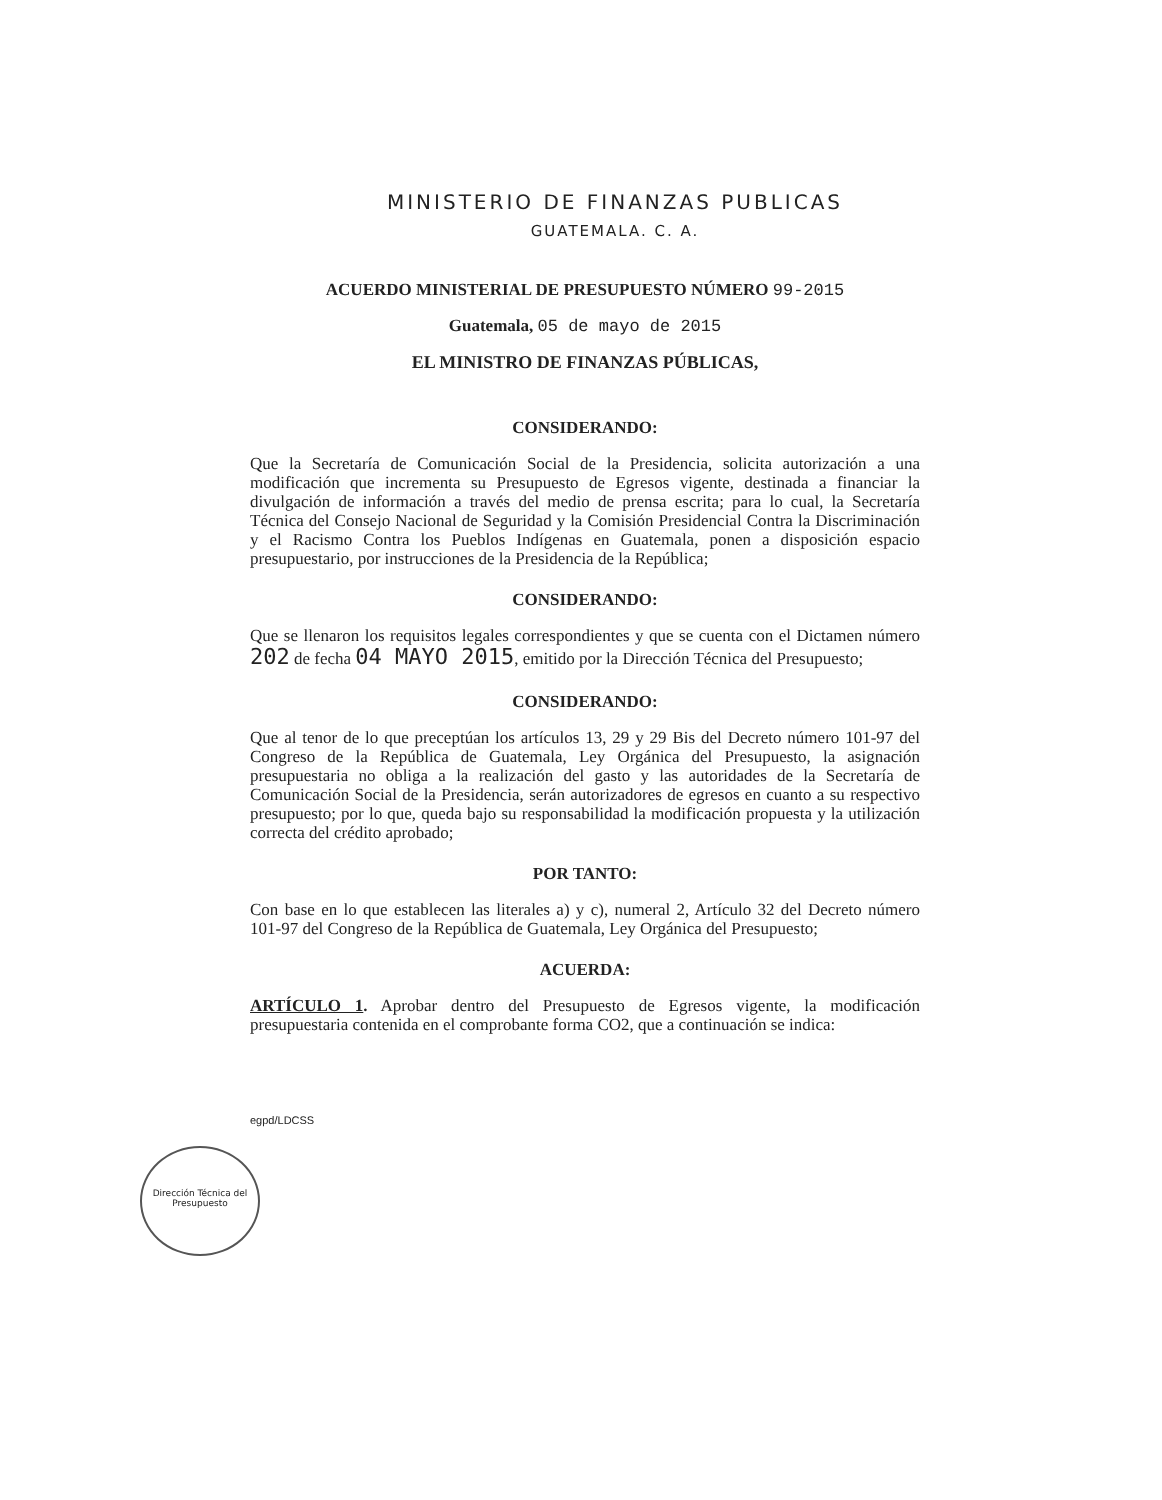MINISTERIO DE FINANZAS PUBLICAS
GUATEMALA. C. A.
ACUERDO MINISTERIAL DE PRESUPUESTO NÚMERO 99-2015
Guatemala, 05 de mayo de 2015
EL MINISTRO DE FINANZAS PÚBLICAS,
CONSIDERANDO:
Que la Secretaría de Comunicación Social de la Presidencia, solicita autorización a una modificación que incrementa su Presupuesto de Egresos vigente, destinada a financiar la divulgación de información a través del medio de prensa escrita; para lo cual, la Secretaría Técnica del Consejo Nacional de Seguridad y la Comisión Presidencial Contra la Discriminación y el Racismo Contra los Pueblos Indígenas en Guatemala, ponen a disposición espacio presupuestario, por instrucciones de la Presidencia de la República;
CONSIDERANDO:
Que se llenaron los requisitos legales correspondientes y que se cuenta con el Dictamen número 202 de fecha 04 MAYO 2015, emitido por la Dirección Técnica del Presupuesto;
CONSIDERANDO:
Que al tenor de lo que preceptúan los artículos 13, 29 y 29 Bis del Decreto número 101-97 del Congreso de la República de Guatemala, Ley Orgánica del Presupuesto, la asignación presupuestaria no obliga a la realización del gasto y las autoridades de la Secretaría de Comunicación Social de la Presidencia, serán autorizadores de egresos en cuanto a su respectivo presupuesto; por lo que, queda bajo su responsabilidad la modificación propuesta y la utilización correcta del crédito aprobado;
POR TANTO:
Con base en lo que establecen las literales a) y c), numeral 2, Artículo 32 del Decreto número 101-97 del Congreso de la República de Guatemala, Ley Orgánica del Presupuesto;
ACUERDA:
ARTÍCULO 1. Aprobar dentro del Presupuesto de Egresos vigente, la modificación presupuestaria contenida en el comprobante forma CO2, que a continuación se indica:
egpd/LDCSS
Dirección Técnica del Presupuesto